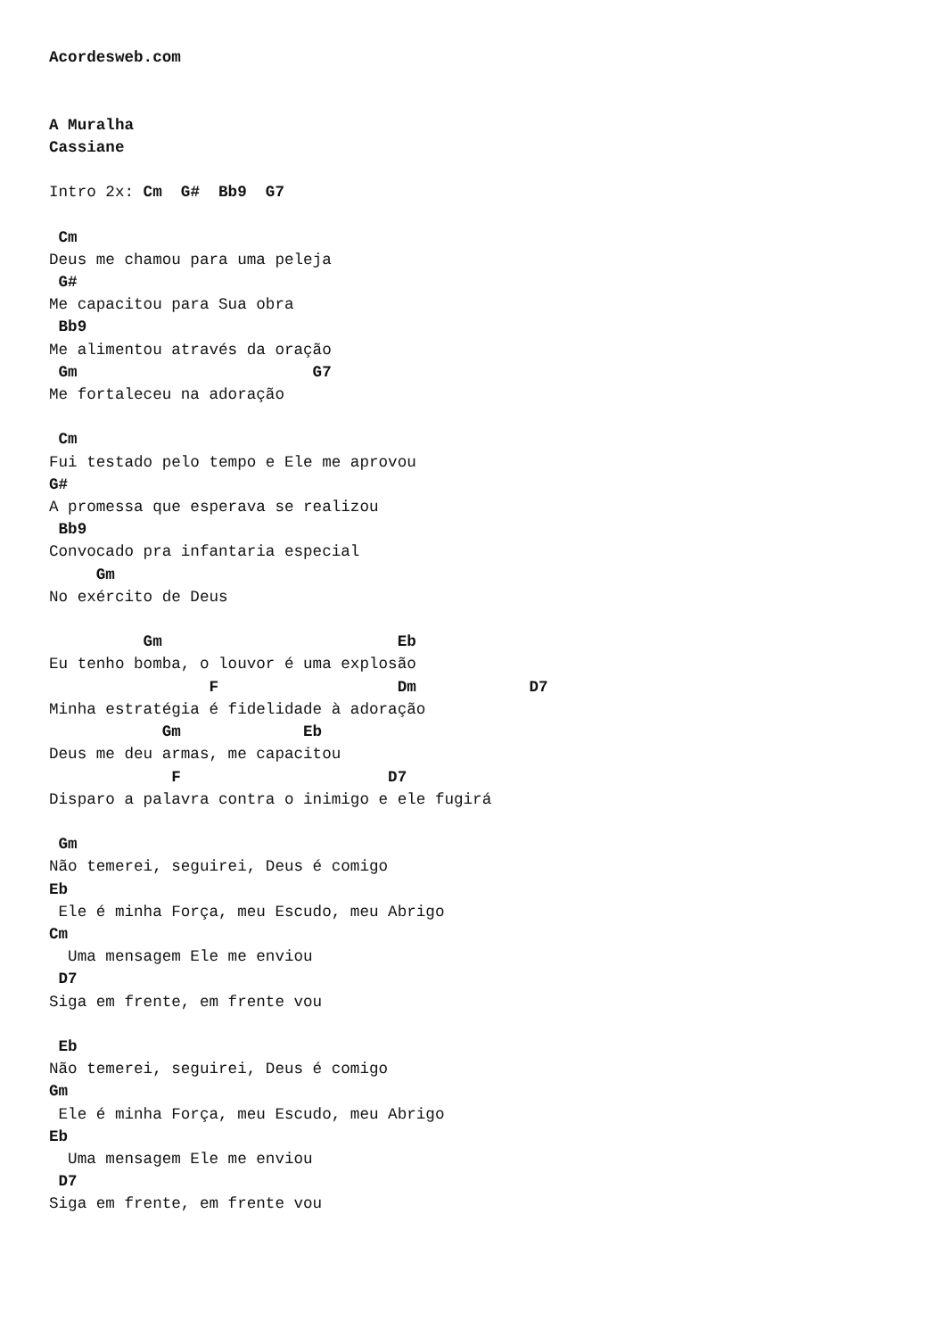Acordesweb.com


A Muralha
Cassiane

Intro 2x: Cm  G#  Bb9  G7

 Cm
Deus me chamou para uma peleja
 G#
Me capacitou para Sua obra
 Bb9
Me alimentou através da oração
 Gm                         G7
Me fortaleceu na adoração

 Cm
Fui testado pelo tempo e Ele me aprovou
G#
A promessa que esperava se realizou
 Bb9
Convocado pra infantaria especial
     Gm
No exército de Deus

          Gm                         Eb
Eu tenho bomba, o louvor é uma explosão
                 F                   Dm            D7
Minha estratégia é fidelidade à adoração
            Gm             Eb
Deus me deu armas, me capacitou
             F                      D7
Disparo a palavra contra o inimigo e ele fugirá

 Gm
Não temerei, seguirei, Deus é comigo
Eb
 Ele é minha Força, meu Escudo, meu Abrigo
Cm
  Uma mensagem Ele me enviou
 D7
Siga em frente, em frente vou

 Eb
Não temerei, seguirei, Deus é comigo
Gm
 Ele é minha Força, meu Escudo, meu Abrigo
Eb
  Uma mensagem Ele me enviou
 D7
Siga em frente, em frente vou